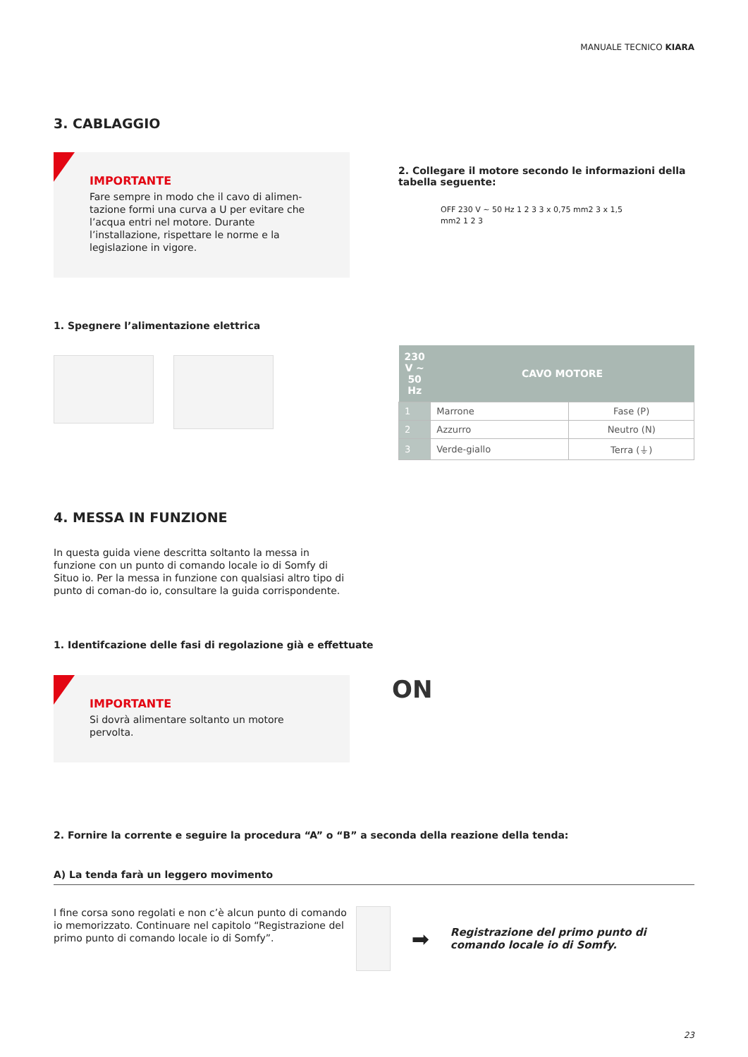MANUALE TECNICO KIARA
3. CABLAGGIO
IMPORTANTE
Fare sempre in modo che il cavo di alimen-tazione formi una curva a U per evitare che l’acqua entri nel motore. Durante l’installazione, rispettare le norme e la legislazione in vigore.
1. Spegnere l’alimentazione elettrica
2. Collegare il motore secondo le informazioni della tabella seguente:
OFF 230 V ~ 50 Hz 1 2 3 3 x 0,75 mm2 3 x 1,5 mm2 1 2 3
| 230 V ~ 50 Hz | CAVO MOTORE | |
| --- | --- | --- |
| 1 | Marrone | Fase (P) |
| 2 | Azzurro | Neutro (N) |
| 3 | Verde-giallo | Terra (⏚) |
4. MESSA IN FUNZIONE
In questa guida viene descritta soltanto la messa in funzione con un punto di comando locale io di Somfy di Situo io. Per la messa in funzione con qualsiasi altro tipo di punto di coman-do io, consultare la guida corrispondente.
1. Identifcazione delle fasi di regolazione già e effettuate
IMPORTANTE
Si dovrà alimentare soltanto un motore pervolta.
ON
2. Fornire la corrente e seguire la procedura “A” o “B” a seconda della reazione della tenda:
A) La tenda farà un leggero movimento
I fine corsa sono regolati e non c’è alcun punto di comando io memorizzato. Continuare nel capitolo “Registrazione del primo punto di comando locale io di Somfy”.
➡
Registrazione del primo punto di comando locale io di Somfy.
23